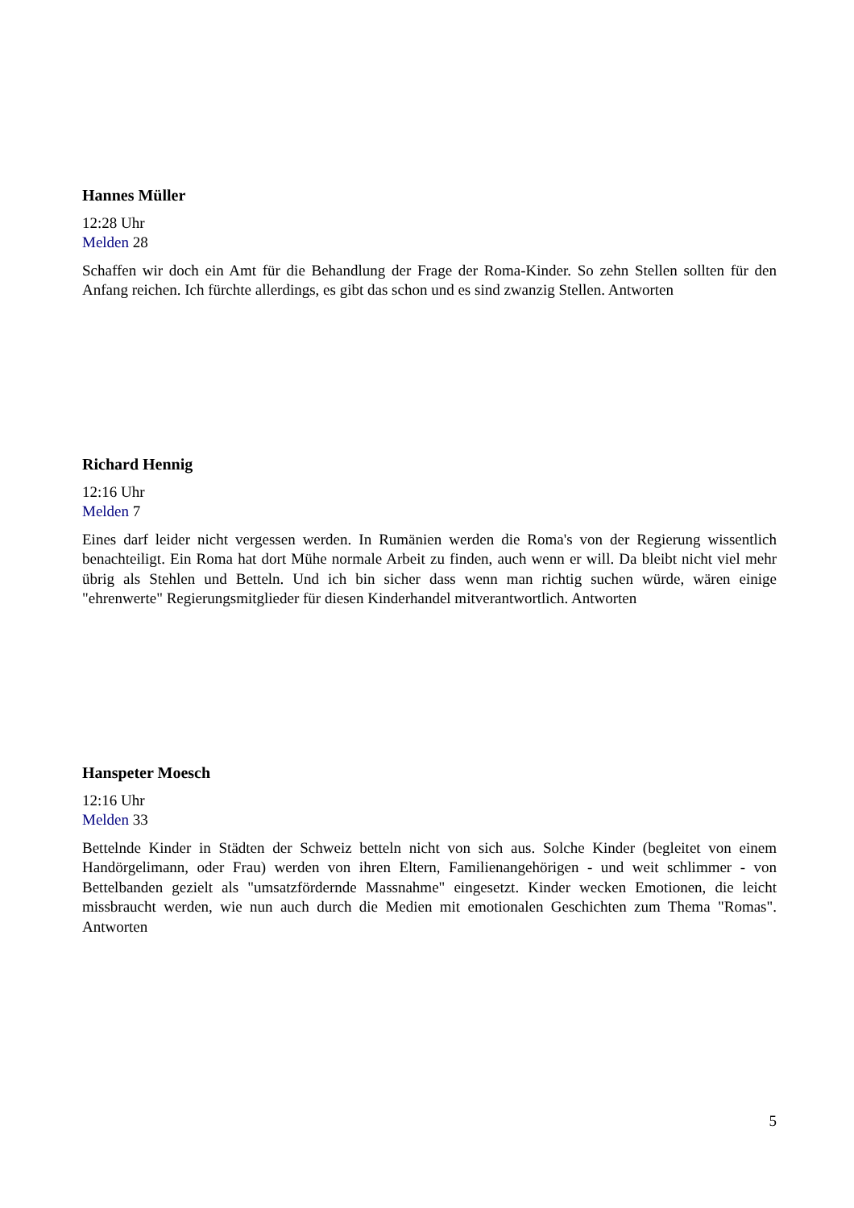Hannes Müller
12:28 Uhr
Melden 28
Schaffen wir doch ein Amt für die Behandlung der Frage der Roma-Kinder. So zehn Stellen sollten für den Anfang reichen. Ich fürchte allerdings, es gibt das schon und es sind zwanzig Stellen. Antworten
Richard Hennig
12:16 Uhr
Melden 7
Eines darf leider nicht vergessen werden. In Rumänien werden die Roma's von der Regierung wissentlich benachteiligt. Ein Roma hat dort Mühe normale Arbeit zu finden, auch wenn er will. Da bleibt nicht viel mehr übrig als Stehlen und Betteln. Und ich bin sicher dass wenn man richtig suchen würde, wären einige "ehrenwerte" Regierungsmitglieder für diesen Kinderhandel mitverantwortlich. Antworten
Hanspeter Moesch
12:16 Uhr
Melden 33
Bettelnde Kinder in Städten der Schweiz betteln nicht von sich aus. Solche Kinder (begleitet von einem Handörgelimann, oder Frau) werden von ihren Eltern, Familienangehörigen - und weit schlimmer - von Bettelbanden gezielt als "umsatzfördernde Massnahme" eingesetzt. Kinder wecken Emotionen, die leicht missbraucht werden, wie nun auch durch die Medien mit emotionalen Geschichten zum Thema "Romas". Antworten
5